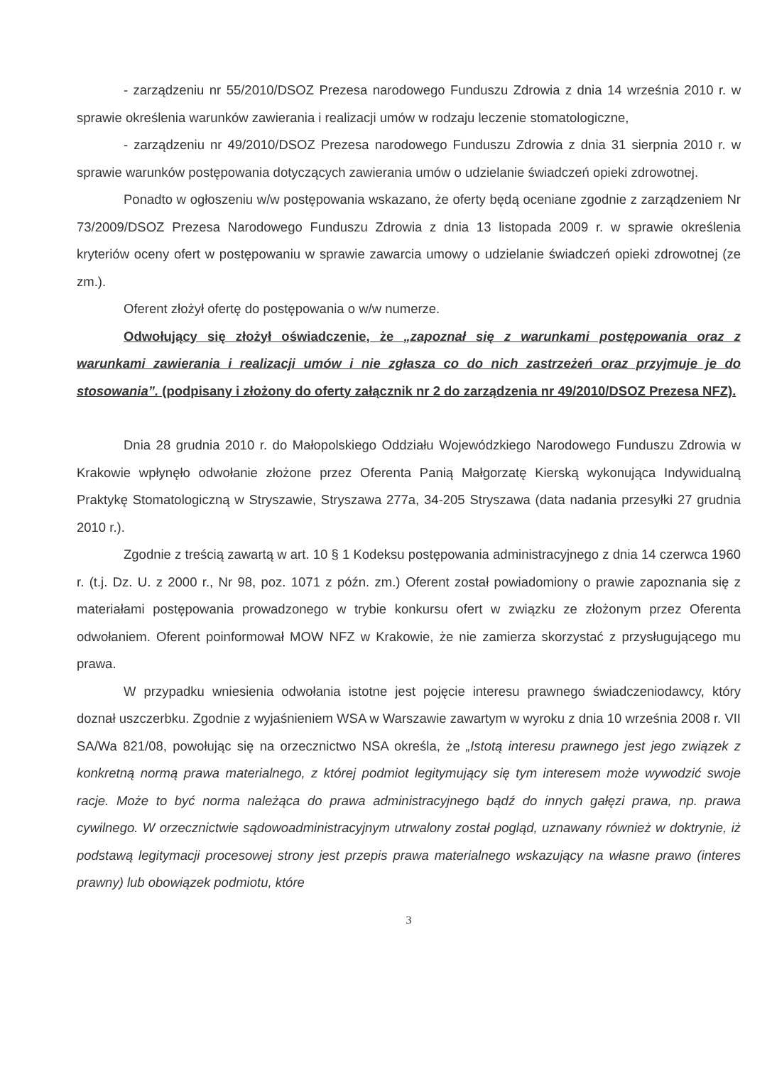- zarządzeniu nr 55/2010/DSOZ Prezesa narodowego Funduszu Zdrowia z dnia 14 września 2010 r. w sprawie określenia warunków zawierania i realizacji umów w rodzaju leczenie stomatologiczne,
- zarządzeniu nr 49/2010/DSOZ Prezesa narodowego Funduszu Zdrowia z dnia 31 sierpnia 2010 r. w sprawie warunków postępowania dotyczących zawierania umów o udzielanie świadczeń opieki zdrowotnej.
Ponadto w ogłoszeniu w/w postępowania wskazano, że oferty będą oceniane zgodnie z zarządzeniem Nr 73/2009/DSOZ Prezesa Narodowego Funduszu Zdrowia z dnia 13 listopada 2009 r. w sprawie określenia kryteriów oceny ofert w postępowaniu w sprawie zawarcia umowy o udzielanie świadczeń opieki zdrowotnej (ze zm.).
Oferent złożył ofertę do postępowania o w/w numerze.
Odwołujący się złożył oświadczenie, że „zapoznał się z warunkami postępowania oraz z warunkami zawierania i realizacji umów i nie zgłasza co do nich zastrzeżeń oraz przyjmuje je do stosowania”. (podpisany i złożony do oferty załącznik nr 2 do zarządzenia nr 49/2010/DSOZ Prezesa NFZ).
Dnia 28 grudnia 2010 r. do Małopolskiego Oddziału Wojewódzkiego Narodowego Funduszu Zdrowia w Krakowie wpłynęło odwołanie złożone przez Oferenta Panią Małgorzatę Kierską wykonująca Indywidualną Praktykę Stomatologiczną w Stryszawie, Stryszawa 277a, 34-205 Stryszawa (data nadania przesyłki 27 grudnia 2010 r.).
Zgodnie z treścią zawartą w art. 10 § 1 Kodeksu postępowania administracyjnego z dnia 14 czerwca 1960 r. (t.j. Dz. U. z 2000 r., Nr 98, poz. 1071 z późn. zm.) Oferent został powiadomiony o prawie zapoznania się z materiałami postępowania prowadzonego w trybie konkursu ofert w związku ze złożonym przez Oferenta odwołaniem. Oferent poinformował MOW NFZ w Krakowie, że nie zamierza skorzystać z przysługującego mu prawa.
W przypadku wniesienia odwołania istotne jest pojęcie interesu prawnego świadczeniodawcy, który doznał uszczerbku. Zgodnie z wyjaśnieniem WSA w Warszawie zawartym w wyroku z dnia 10 września 2008 r. VII SA/Wa 821/08, powołując się na orzecznictwo NSA określa, że „Istotą interesu prawnego jest jego związek z konkretną normą prawa materialnego, z której podmiot legitymujący się tym interesem może wywodzić swoje racje. Może to być norma należąca do prawa administracyjnego bądź do innych gałęzi prawa, np. prawa cywilnego. W orzecznictwie sądowoadministracyjnym utrwalony został pogląd, uznawany również w doktrynie, iż podstawą legitymacji procesowej strony jest przepis prawa materialnego wskazujący na własne prawo (interes prawny) lub obowiązek podmiotu, które
3